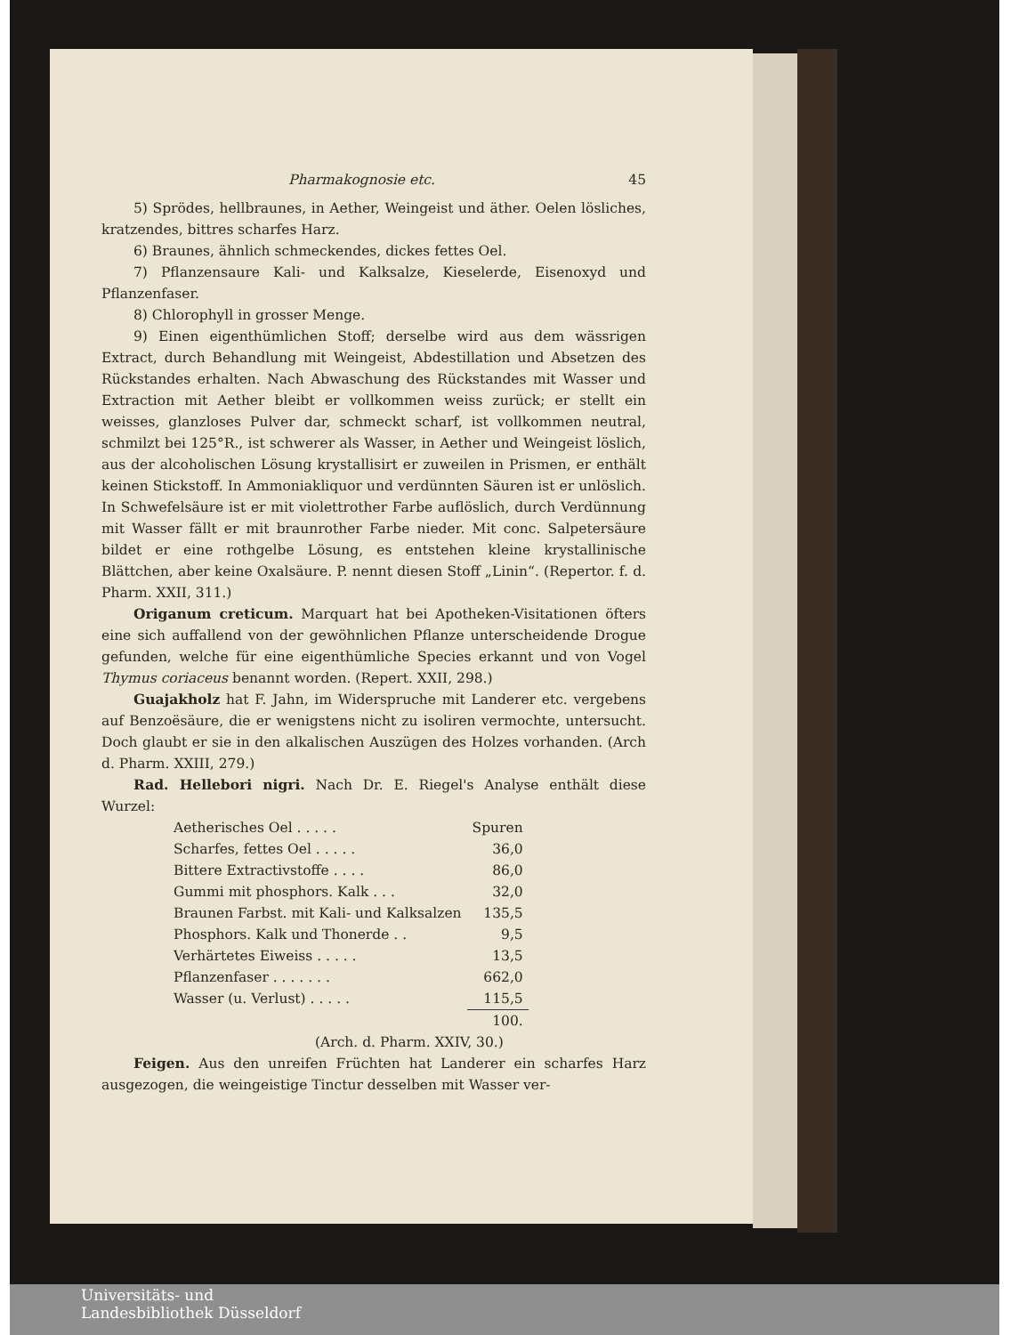Pharmakognosie etc. 45
5) Sprödes, hellbraunes, in Aether, Weingeist und äther. Oelen lösliches, kratzendes, bittres scharfes Harz.
6) Braunes, ähnlich schmeckendes, dickes fettes Oel.
7) Pflanzensaure Kali- und Kalksalze, Kieselerde, Eisenoxyd und Pflanzenfaser.
8) Chlorophyll in grosser Menge.
9) Einen eigenthümlichen Stoff; derselbe wird aus dem wässrigen Extract, durch Behandlung mit Weingeist, Abdestillation und Absetzen des Rückstandes erhalten. Nach Abwaschung des Rückstandes mit Wasser und Extraction mit Aether bleibt er vollkommen weiss zurück; er stellt ein weisses, glanzloses Pulver dar, schmeckt scharf, ist vollkommen neutral, schmilzt bei 125°R., ist schwerer als Wasser, in Aether und Weingeist löslich, aus der alcoholischen Lösung krystallisirt er zuweilen in Prismen, er enthält keinen Stickstoff. In Ammoniakliquor und verdünnten Säuren ist er unlöslich. In Schwefelsäure ist er mit violettrother Farbe auflöslich, durch Verdünnung mit Wasser fällt er mit braunrother Farbe nieder. Mit conc. Salpetersäure bildet er eine rothgelbe Lösung, es entstehen kleine krystallinische Blättchen, aber keine Oxalsäure. P. nennt diesen Stoff „Linin“. (Repertor. f. d. Pharm. XXII, 311.)
Origanum creticum. Marquart hat bei Apotheken-Visitationen öfters eine sich auffallend von der gewöhnlichen Pflanze unterscheidende Drogue gefunden, welche für eine eigenthümliche Species erkannt und von Vogel Thymus coriaceus benannt worden. (Repert. XXII, 298.)
Guajakholz hat F. Jahn, im Widerspruche mit Landerer etc. vergebens auf Benzoësäure, die er wenigstens nicht zu isoliren vermochte, untersucht. Doch glaubt er sie in den alkalischen Auszügen des Holzes vorhanden. (Arch d. Pharm. XXIII, 279.)
Rad. Hellebori nigri. Nach Dr. E. Riegel's Analyse enthält diese Wurzel:
| Aetherisches Oel . . . . . | Spuren |
| Scharfes, fettes Oel . . . . . | 36,0 |
| Bittere Extractivstoffe . . . . | 86,0 |
| Gummi mit phosphors. Kalk . . . | 32,0 |
| Braunen Farbst. mit Kali- und Kalksalzen | 135,5 |
| Phosphors. Kalk und Thonerde . . | 9,5 |
| Verhärtetes Eiweiss . . . . . | 13,5 |
| Pflanzenfaser . . . . . . . | 662,0 |
| Wasser (u. Verlust) . . . . . | 115,5 |
| | 100. |
(Arch. d. Pharm. XXIV, 30.)
Feigen. Aus den unreifen Früchten hat Landerer ein scharfes Harz ausgezogen, die weingeistige Tinctur desselben mit Wasser ver-
Universitäts- und
Landesbibliothek Düsseldorf